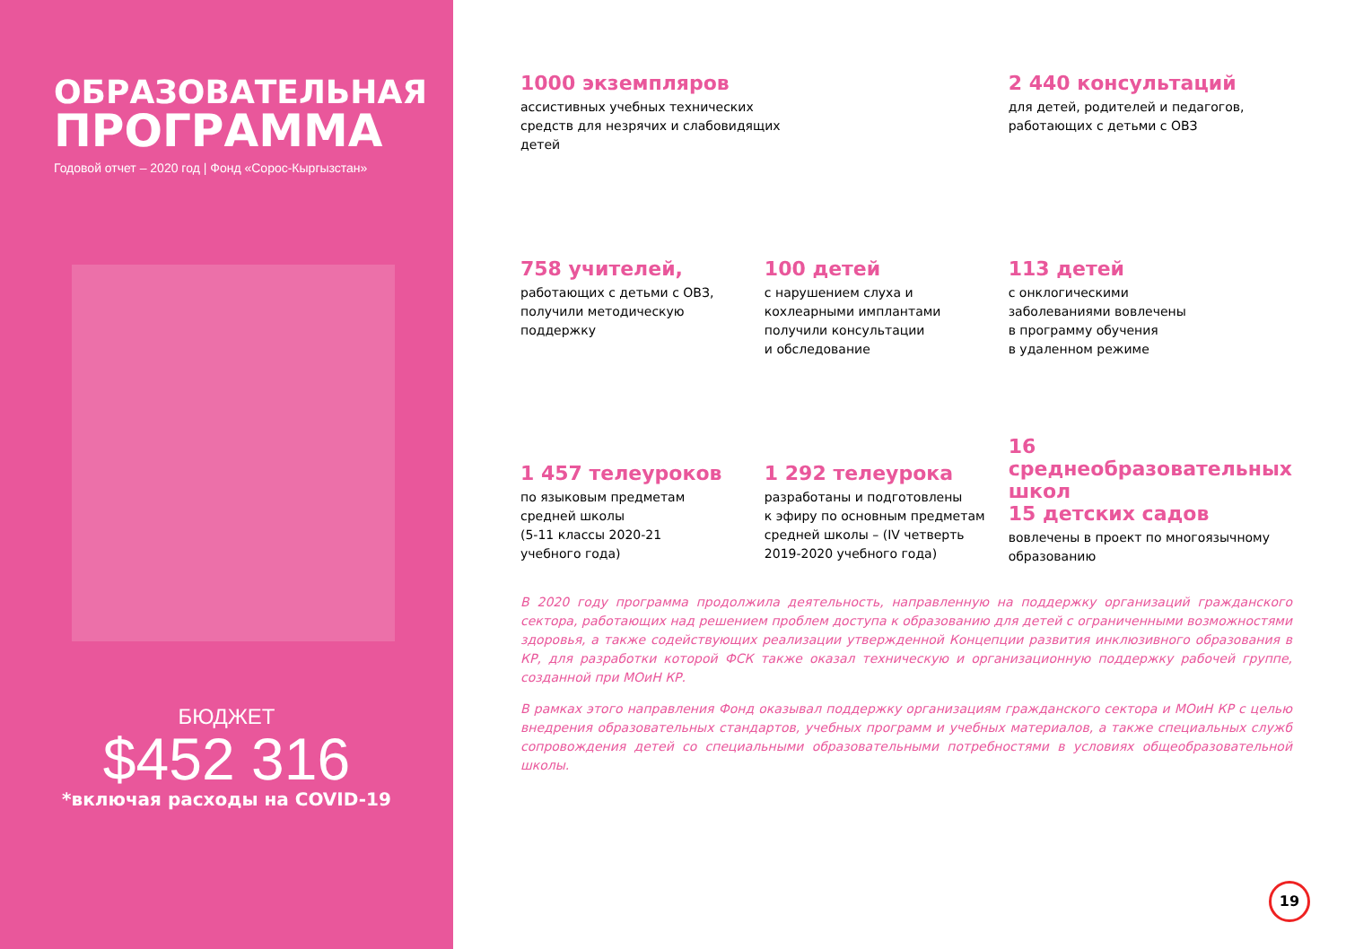ОБРАЗОВАТЕЛЬНАЯ
ПРОГРАММА
Годовой отчет – 2020 год | Фонд «Сорос-Кыргызстан»
БЮДЖЕТ
$452 316
*включая расходы на COVID-19
1000 экземпляров
ассистивных учебных технических
средств для незрячих и слабовидящих
детей
2 440 консультаций
для детей, родителей и педагогов,
работающих с детьми с ОВЗ
758 учителей,
работающих с детьми с ОВЗ,
получили методическую
поддержку
100 детей
с нарушением слуха и
кохлеарными имплантами
получили консультации
и обследование
113 детей
с онклогическими
заболеваниями вовлечены
в программу обучения
в удаленном режиме
1 457 телеуроков
по языковым предметам
средней школы
(5-11 классы 2020-21
учебного года)
1 292 телеурока
разработаны и подготовлены
к эфиру по основным предметам
средней школы – (IV четверть
2019-2020 учебного года)
16
среднеобразовательных школ
15 детских садов
вовлечены в проект по многоязычному
образованию
В 2020 году программа продолжила деятельность, направленную на поддержку организаций гражданского сектора, работающих над решением проблем доступа к образованию для детей с ограниченными возможностями здоровья, а также содействующих реализации утвержденной Концепции развития инклюзивного образования в КР, для разработки которой ФСК также оказал техническую и организационную поддержку рабочей группе, созданной при МОиН КР.
В рамках этого направления Фонд оказывал поддержку организациям гражданского сектора и МОиН КР с целью внедрения образовательных стандартов, учебных программ и учебных материалов, а также специальных служб сопровождения детей со специальными образовательными потребностями в условиях общеобразовательной школы.
19